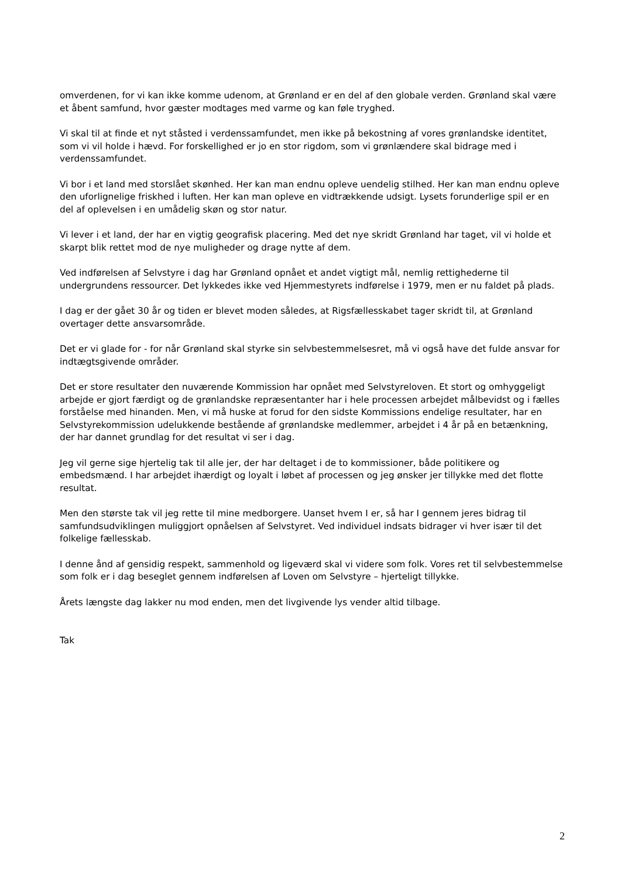omverdenen, for vi kan ikke komme udenom, at Grønland er en del af den globale verden. Grønland skal være et åbent samfund, hvor gæster modtages med varme og kan føle tryghed.
Vi skal til at finde et nyt ståsted i verdenssamfundet, men ikke på bekostning af vores grønlandske identitet, som vi vil holde i hævd. For forskellighed er jo en stor rigdom, som vi grønlændere skal bidrage med i verdenssamfundet.
Vi bor i et land med storslået skønhed. Her kan man endnu opleve uendelig stilhed. Her kan man endnu opleve den uforlignelige friskhed i luften. Her kan man opleve en vidtrækkende udsigt. Lysets forunderlige spil er en del af oplevelsen i en umådelig skøn og stor natur.
Vi lever i et land, der har en vigtig geografisk placering. Med det nye skridt Grønland har taget, vil vi holde et skarpt blik rettet mod de nye muligheder og drage nytte af dem.
Ved indførelsen af Selvstyre i dag har Grønland opnået et andet vigtigt mål, nemlig rettighederne til undergrundens ressourcer. Det lykkedes ikke ved Hjemmestyrets indførelse i 1979, men er nu faldet på plads.
I dag er der gået 30 år og tiden er blevet moden således, at Rigsfællesskabet tager skridt til, at Grønland overtager dette ansvarsområde.
Det er vi glade for - for når Grønland skal styrke sin selvbestemmelsesret, må vi også have det fulde ansvar for indtægtsgivende områder.
Det er store resultater den nuværende Kommission har opnået med Selvstyreloven. Et stort og omhyggeligt arbejde er gjort færdigt og de grønlandske repræsentanter har i hele processen arbejdet målbevidst og i fælles forståelse med hinanden. Men, vi må huske at forud for den sidste Kommissions endelige resultater, har en Selvstyrekommission udelukkende bestående af grønlandske medlemmer, arbejdet i 4 år på en betænkning, der har dannet grundlag for det resultat vi ser i dag.
Jeg vil gerne sige hjertelig tak til alle jer, der har deltaget i de to kommissioner, både politikere og embedsmænd. I har arbejdet ihærdigt og loyalt i løbet af processen og jeg ønsker jer tillykke med det flotte resultat.
Men den største tak vil jeg rette til mine medborgere. Uanset hvem I er, så har I gennem jeres bidrag til samfundsudviklingen muliggjort opnåelsen af Selvstyret. Ved individuel indsats bidrager vi hver især til det folkelige fællesskab.
I denne ånd af gensidig respekt, sammenhold og ligeværd skal vi videre som folk. Vores ret til selvbestemmelse som folk er i dag beseglet gennem indførelsen af Loven om Selvstyre – hjerteligt tillykke.
Årets længste dag lakker nu mod enden, men det livgivende lys vender altid tilbage.
Tak
2